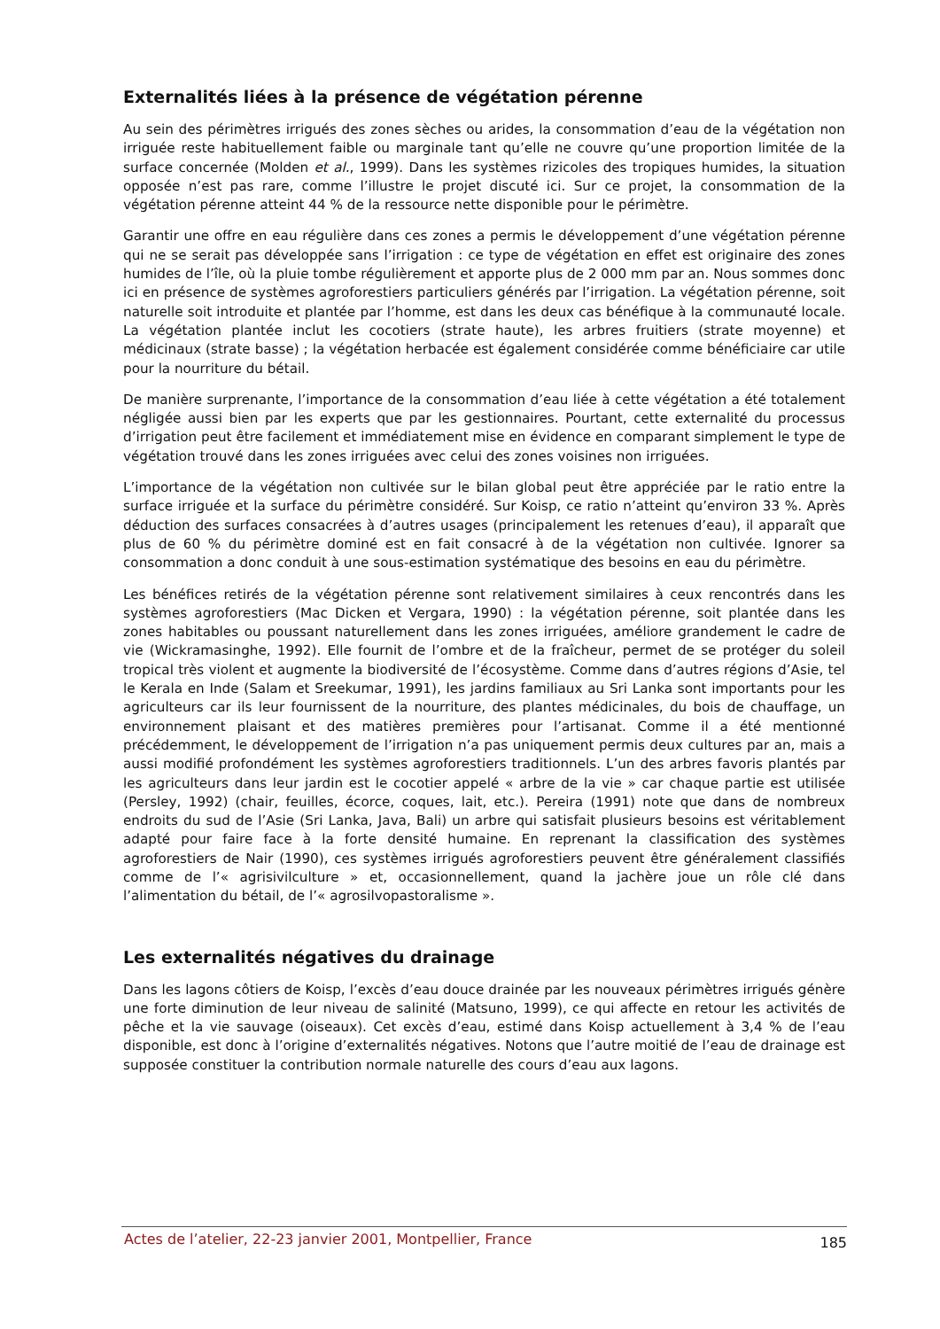Externalités liées à la présence de végétation pérenne
Au sein des périmètres irrigués des zones sèches ou arides, la consommation d’eau de la végétation non irriguée reste habituellement faible ou marginale tant qu’elle ne couvre qu’une proportion limitée de la surface concernée (Molden et al., 1999). Dans les systèmes rizicoles des tropiques humides, la situation opposée n’est pas rare, comme l’illustre le projet discuté ici. Sur ce projet, la consommation de la végétation pérenne atteint 44 % de la ressource nette disponible pour le périmètre.
Garantir une offre en eau régulière dans ces zones a permis le développement d’une végétation pérenne qui ne se serait pas développée sans l’irrigation : ce type de végétation en effet est originaire des zones humides de l’île, où la pluie tombe régulièrement et apporte plus de 2 000 mm par an. Nous sommes donc ici en présence de systèmes agroforestiers particuliers générés par l’irrigation. La végétation pérenne, soit naturelle soit introduite et plantée par l’homme, est dans les deux cas bénéfique à la communauté locale. La végétation plantée inclut les cocotiers (strate haute), les arbres fruitiers (strate moyenne) et médicinaux (strate basse) ; la végétation herbacée est également considérée comme bénéficiaire car utile pour la nourriture du bétail.
De manière surprenante, l’importance de la consommation d’eau liée à cette végétation a été totalement négligée aussi bien par les experts que par les gestionnaires. Pourtant, cette externalité du processus d’irrigation peut être facilement et immédiatement mise en évidence en comparant simplement le type de végétation trouvé dans les zones irriguées avec celui des zones voisines non irriguées.
L’importance de la végétation non cultivée sur le bilan global peut être appréciée par le ratio entre la surface irriguée et la surface du périmètre considéré. Sur Koisp, ce ratio n’atteint qu’environ 33 %. Après déduction des surfaces consacrées à d’autres usages (principalement les retenues d’eau), il apparaît que plus de 60 % du périmètre dominé est en fait consacré à de la végétation non cultivée. Ignorer sa consommation a donc conduit à une sous-estimation systématique des besoins en eau du périmètre.
Les bénéfices retirés de la végétation pérenne sont relativement similaires à ceux rencontrés dans les systèmes agroforestiers (Mac Dicken et Vergara, 1990) : la végétation pérenne, soit plantée dans les zones habitables ou poussant naturellement dans les zones irriguées, améliore grandement le cadre de vie (Wickramasinghe, 1992). Elle fournit de l’ombre et de la fraîcheur, permet de se protéger du soleil tropical très violent et augmente la biodiversité de l’écosystème. Comme dans d’autres régions d’Asie, tel le Kerala en Inde (Salam et Sreekumar, 1991), les jardins familiaux au Sri Lanka sont importants pour les agriculteurs car ils leur fournissent de la nourriture, des plantes médicinales, du bois de chauffage, un environnement plaisant et des matières premières pour l’artisanat. Comme il a été mentionné précédemment, le développement de l’irrigation n’a pas uniquement permis deux cultures par an, mais a aussi modifié profondément les systèmes agroforestiers traditionnels. L’un des arbres favoris plantés par les agriculteurs dans leur jardin est le cocotier appelé « arbre de la vie » car chaque partie est utilisée (Persley, 1992) (chair, feuilles, écorce, coques, lait, etc.). Pereira (1991) note que dans de nombreux endroits du sud de l’Asie (Sri Lanka, Java, Bali) un arbre qui satisfait plusieurs besoins est véritablement adapté pour faire face à la forte densité humaine. En reprenant la classification des systèmes agroforestiers de Nair (1990), ces systèmes irrigués agroforestiers peuvent être généralement classifiés comme de l’« agrisivilculture » et, occasionnellement, quand la jachère joue un rôle clé dans l’alimentation du bétail, de l’« agrosilvopastoralisme ».
Les externalités négatives du drainage
Dans les lagons côtiers de Koisp, l’excès d’eau douce drainée par les nouveaux périmètres irrigués génère une forte diminution de leur niveau de salinité (Matsuno, 1999), ce qui affecte en retour les activités de pêche et la vie sauvage (oiseaux). Cet excès d’eau, estimé dans Koisp actuellement à 3,4 % de l’eau disponible, est donc à l’origine d’externalités négatives. Notons que l’autre moitié de l’eau de drainage est supposée constituer la contribution normale naturelle des cours d’eau aux lagons.
Actes de l’atelier, 22-23 janvier 2001, Montpellier, France 185